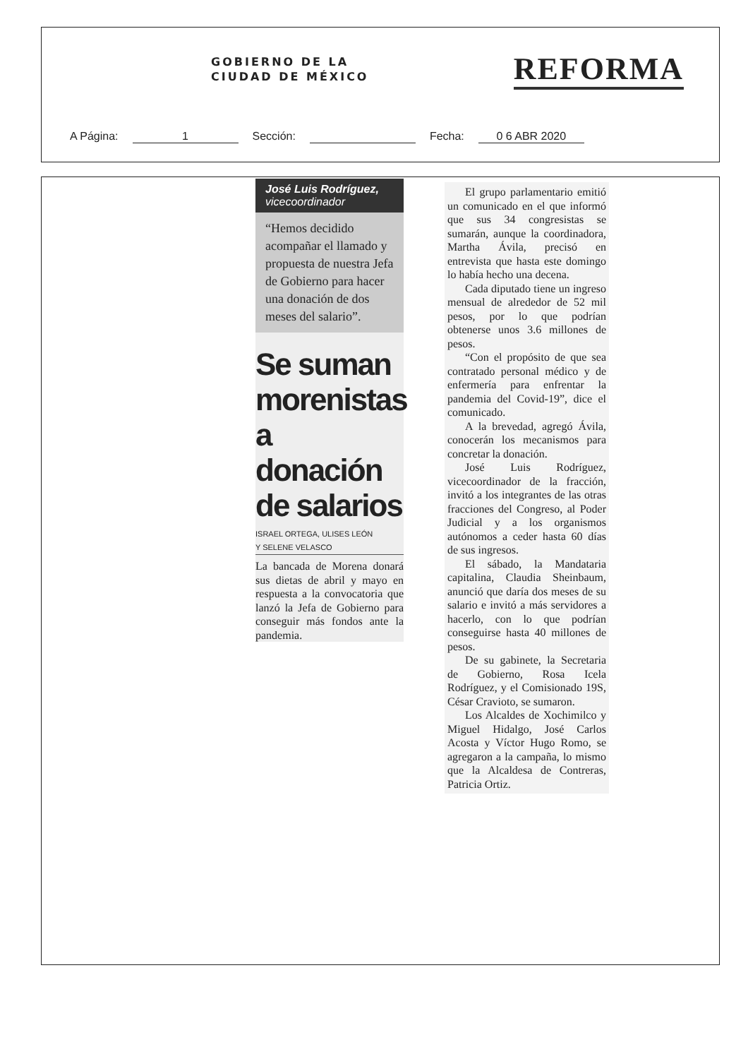GOBIERNO DE LA
CIUDAD DE MÉXICO
REFORMA
A Página: 1 Sección: Fecha: 0 6 ABR 2020
José Luis Rodríguez,
vicecoordinador
“Hemos decidido acompañar el llamado y propuesta de nuestra Jefa de Gobierno para hacer una donación de dos meses del salario”.
Se suman morenistas a donación de salarios
ISRAEL ORTEGA, ULISES LEÓN
Y SELENE VELASCO
La bancada de Morena donará sus dietas de abril y mayo en respuesta a la convocatoria que lanzó la Jefa de Gobierno para conseguir más fondos ante la pandemia.
El grupo parlamentario emitió un comunicado en el que informó que sus 34 congresistas se sumarán, aunque la coordinadora, Martha Ávila, precisó en entrevista que hasta este domingo lo había hecho una decena.
Cada diputado tiene un ingreso mensual de alrededor de 52 mil pesos, por lo que podrían obtenerse unos 3.6 millones de pesos.
“Con el propósito de que sea contratado personal médico y de enfermería para enfrentar la pandemia del Covid-19”, dice el comunicado.
A la brevedad, agregó Ávila, conocerán los mecanismos para concretar la donación.
José Luis Rodríguez, vicecoordinador de la fracción, invitó a los integrantes de las otras fracciones del Congreso, al Poder Judicial y a los organismos autónomos a ceder hasta 60 días de sus ingresos.
El sábado, la Mandataria capitalina, Claudia Sheinbaum, anunció que daría dos meses de su salario e invitó a más servidores a hacerlo, con lo que podrían conseguirse hasta 40 millones de pesos.
De su gabinete, la Secretaria de Gobierno, Rosa Icela Rodríguez, y el Comisionado 19S, César Cravioto, se sumaron.
Los Alcaldes de Xochimilco y Miguel Hidalgo, José Carlos Acosta y Víctor Hugo Romo, se agregaron a la campaña, lo mismo que la Alcaldesa de Contreras, Patricia Ortiz.